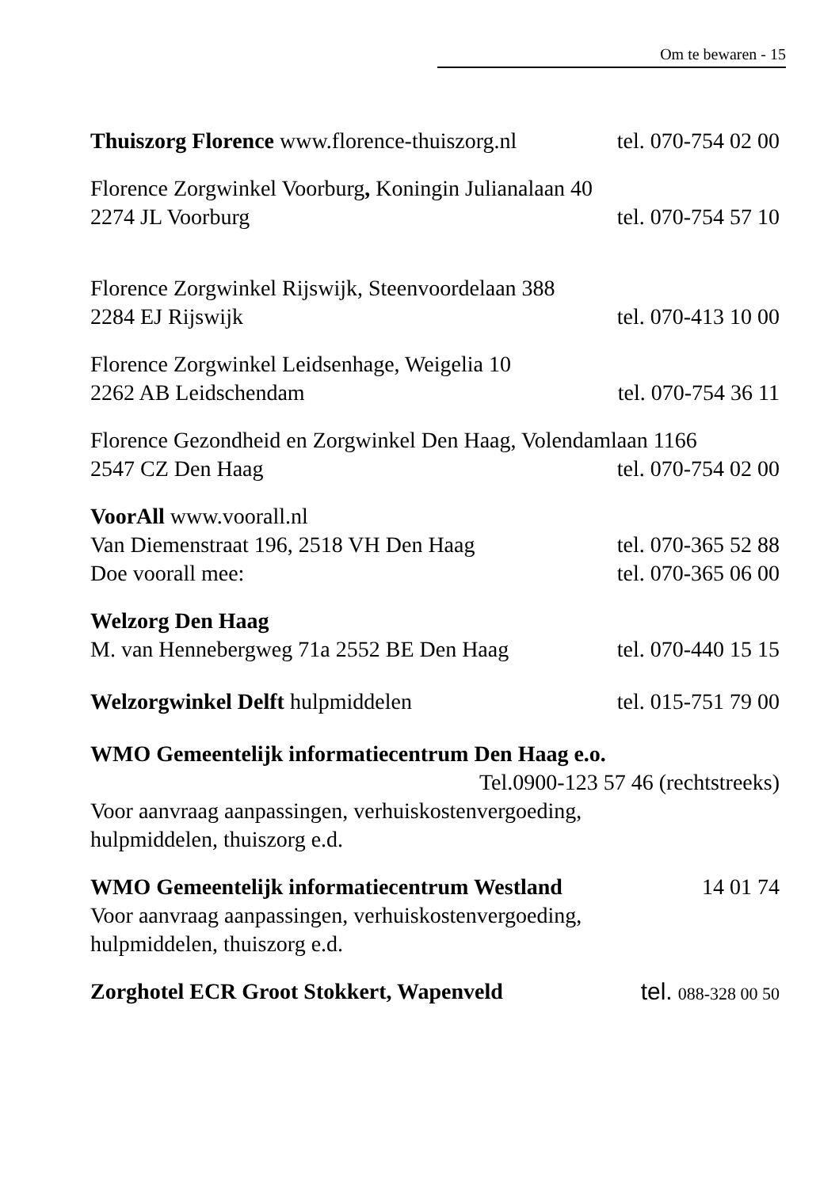Om te bewaren - 15
Thuiszorg Florence www.florence-thuiszorg.nl tel. 070-754 02 00
Florence Zorgwinkel Voorburg, Koningin Julianalaan 40
2274 JL Voorburg tel. 070-754 57 10
Florence Zorgwinkel Rijswijk, Steenvoordelaan 388
2284 EJ Rijswijk tel. 070-413 10 00
Florence Zorgwinkel Leidsenhage, Weigelia 10
2262 AB Leidschendam tel. 070-754 36 11
Florence Gezondheid en Zorgwinkel Den Haag, Volendamlaan 1166
2547 CZ Den Haag tel. 070-754 02 00
VoorAll www.voorall.nl
Van Diemenstraat 196, 2518 VH Den Haag tel. 070-365 52 88
Doe voorall mee: tel. 070-365 06 00
Welzorg Den Haag
M. van Hennebergweg 71a 2552 BE Den Haag tel. 070-440 15 15
Welzorgwinkel Delft hulpmiddelen tel. 015-751 79 00
WMO Gemeentelijk informatiecentrum Den Haag e.o.
Tel.0900-123 57 46 (rechtstreeks)
Voor aanvraag aanpassingen, verhuiskostenvergoeding,
hulpmiddelen, thuiszorg e.d.
WMO Gemeentelijk informatiecentrum Westland 14 01 74
Voor aanvraag aanpassingen, verhuiskostenvergoeding,
hulpmiddelen, thuiszorg e.d.
Zorghotel ECR Groot Stokkert, Wapenveld tel. 088-328 00 50